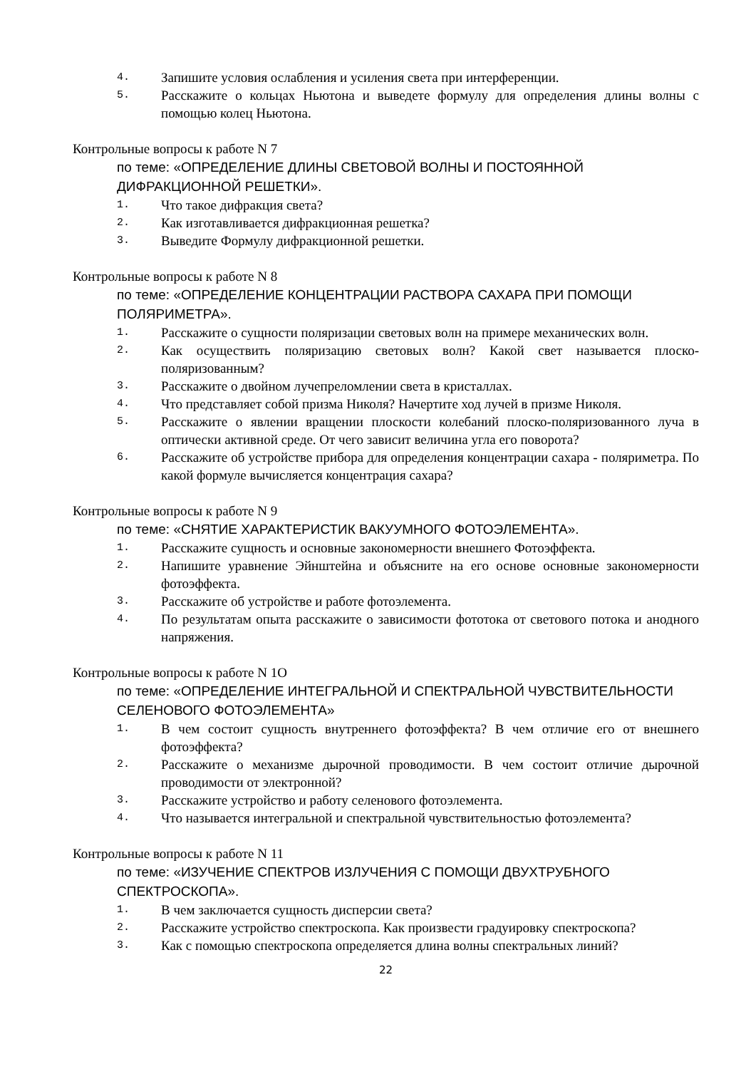4. Запишите условия ослабления и усиления света при интерференции.
5. Расскажите о кольцах Ньютона и выведете формулу для определения длины волны с помощью колец Ньютона.
Контрольные вопросы к работе N 7
по теме: «ОПРЕДЕЛЕНИЕ ДЛИНЫ СВЕТОВОЙ ВОЛНЫ И ПОСТОЯННОЙ ДИФРАКЦИОННОЙ РЕШЕТКИ».
1. Что такое дифракция света?
2. Как изготавливается дифракционная решетка?
3. Выведите Формулу дифракционной решетки.
Контрольные вопросы к работе N 8
по теме: «ОПРЕДЕЛЕНИЕ КОНЦЕНТРАЦИИ РАСТВОРА САХАРА ПРИ ПОМОЩИ ПОЛЯРИМЕТРА».
1. Расскажите о сущности поляризации световых волн на примере механических волн.
2. Как осуществить поляризацию световых волн? Какой свет называется плоско-поляризованным?
3. Расскажите о двойном лучепреломлении света в кристаллах.
4. Что представляет собой призма Николя? Начертите ход лучей в призме Николя.
5. Расскажите о явлении вращении плоскости колебаний плоско-поляризованного луча в оптически активной среде. От чего зависит величина угла его поворота?
6. Расскажите об устройстве прибора для определения концентрации сахара - поляриметра. По какой формуле вычисляется концентрация сахара?
Контрольные вопросы к работе N 9
по теме: «СНЯТИЕ ХАРАКТЕРИСТИК ВАКУУМНОГО ФОТОЭЛЕМЕНТА».
1. Расскажите сущность и основные закономерности внешнего Фотоэффекта.
2. Напишите уравнение Эйнштейна и объясните на его основе основные закономерности фотоэффекта.
3. Расскажите об устройстве и работе фотоэлемента.
4. По результатам опыта расскажите о зависимости фототока от светового потока и анодного напряжения.
Контрольные вопросы к работе N 1O
по теме: «ОПРЕДЕЛЕНИЕ ИНТЕГРАЛЬНОЙ И СПЕКТРАЛЬНОЙ ЧУВСТВИТЕЛЬНОСТИ СЕЛЕНОВОГО ФОТОЭЛЕМЕНТА»
1. В чем состоит сущность внутреннего фотоэффекта? В чем отличие его от внешнего фотоэффекта?
2. Расскажите о механизме дырочной проводимости. В чем состоит отличие дырочной проводимости от электронной?
3. Расскажите устройство и работу селенового фотоэлемента.
4. Что называется интегральной и спектральной чувствительностью фотоэлемента?
Контрольные вопросы к работе N 11
по теме: «ИЗУЧЕНИЕ СПЕКТРОВ ИЗЛУЧЕНИЯ С ПОМОЩИ ДВУХТРУБНОГО СПЕКТРОСКОПА».
1. В чем заключается сущность дисперсии света?
2. Расскажите устройство спектроскопа. Как произвести градуировку спектроскопа?
3. Как с помощью спектроскопа определяется длина волны спектральных линий?
22